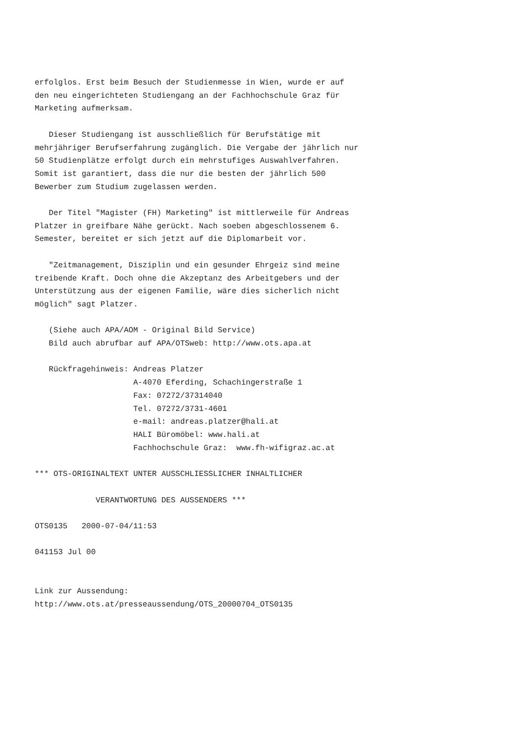erfolglos. Erst beim Besuch der Studienmesse in Wien, wurde er auf
den neu eingerichteten Studiengang an der Fachhochschule Graz für
Marketing aufmerksam.

   Dieser Studiengang ist ausschließlich für Berufstätige mit
mehrjähriger Berufserfahrung zugänglich. Die Vergabe der jährlich nur
50 Studienplätze erfolgt durch ein mehrstufiges Auswahlverfahren.
Somit ist garantiert, dass die nur die besten der jährlich 500
Bewerber zum Studium zugelassen werden.

   Der Titel "Magister (FH) Marketing" ist mittlerweile für Andreas
Platzer in greifbare Nähe gerückt. Nach soeben abgeschlossenem 6.
Semester, bereitet er sich jetzt auf die Diplomarbeit vor.

   "Zeitmanagement, Disziplin und ein gesunder Ehrgeiz sind meine
treibende Kraft. Doch ohne die Akzeptanz des Arbeitgebers und der
Unterstützung aus der eigenen Familie, wäre dies sicherlich nicht
möglich" sagt Platzer.

   (Siehe auch APA/AOM - Original Bild Service)
   Bild auch abrufbar auf APA/OTSweb: http://www.ots.apa.at

   Rückfragehinweis: Andreas Platzer
                     A-4070 Eferding, Schachingerstraße 1
                     Fax: 07272/37314040
                     Tel. 07272/3731-4601
                     e-mail: andreas.platzer@hali.at
                     HALI Büromöbel: www.hali.at
                     Fachhochschule Graz:  www.fh-wifigraz.ac.at

*** OTS-ORIGINALTEXT UNTER AUSSCHLIESSLICHER INHALTLICHER

             VERANTWORTUNG DES AUSSENDERS ***

OTS0135   2000-07-04/11:53

041153 Jul 00


Link zur Aussendung:
http://www.ots.at/presseaussendung/OTS_20000704_OTS0135